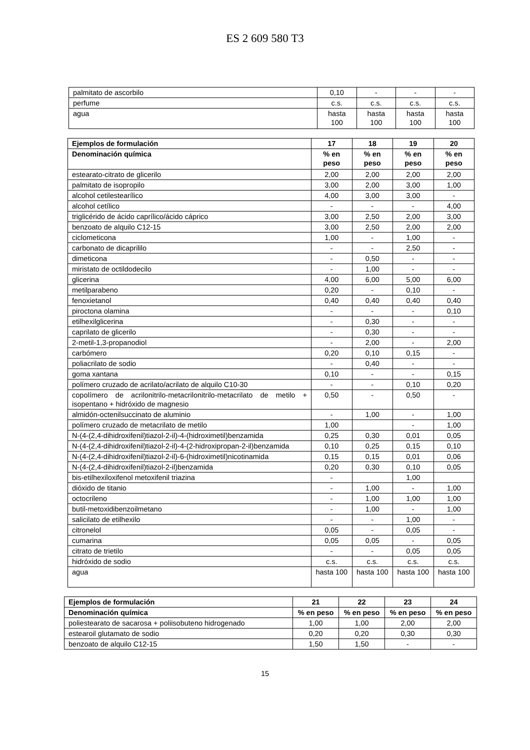ES 2 609 580 T3
| palmitato de ascorbilo | 0,10 | - | - | - |
| perfume | c.s. | c.s. | c.s. | c.s. |
| agua | hasta 100 | hasta 100 | hasta 100 | hasta 100 |
| Ejemplos de formulación | 17 | 18 | 19 | 20 |
| --- | --- | --- | --- | --- |
| Denominación química | % en peso | % en peso | % en peso | % en peso |
| estearato-citrato de glicerilo | 2,00 | 2,00 | 2,00 | 2,00 |
| palmitato de isopropilo | 3,00 | 2,00 | 3,00 | 1,00 |
| alcohol cetilestearílico | 4,00 | 3,00 | 3,00 | - |
| alcohol cetílico | - | - | - | 4,00 |
| triglicérido de ácido caprílico/ácido cáprico | 3,00 | 2,50 | 2,00 | 3,00 |
| benzoato de alquilo C12-15 | 3,00 | 2,50 | 2,00 | 2,00 |
| ciclometicona | 1,00 | - | 1,00 | - |
| carbonato de dicaprililo | - | - | 2,50 | - |
| dimeticona | - | 0,50 | - | - |
| miristato de octildodecilo | - | 1,00 | - | - |
| glicerina | 4,00 | 6,00 | 5,00 | 6,00 |
| metilparabeno | 0,20 | - | 0,10 | - |
| fenoxietanol | 0,40 | 0,40 | 0,40 | 0,40 |
| piroctona olamina | - | - | - | 0,10 |
| etilhexilglicerina | - | 0,30 | - | - |
| caprilato de glicerilo | - | 0,30 | - | - |
| 2-metil-1,3-propanodiol | - | 2,00 | - | 2,00 |
| carbómero | 0,20 | 0,10 | 0,15 | - |
| poliacrilato de sodio | - | 0,40 | - | - |
| goma xantana | 0,10 | - | - | 0,15 |
| polímero cruzado de acrilato/acrilato de alquilo C10-30 | - | - | 0,10 | 0,20 |
| copolímero de acrilonitrilo-metacrilonitrilo-metacrilato de metilo + isopentano + hidróxido de magnesio | 0,50 | - | 0,50 | - |
| almidón-octenilsuccinato de aluminio | - | 1,00 | - | 1,00 |
| polímero cruzado de metacrilato de metilo | 1,00 | | - | 1,00 |
| N-(4-(2,4-dihidroxifenil)tiazol-2-il)-4-(hidroximetil)benzamida | 0,25 | 0,30 | 0,01 | 0,05 |
| N-(4-(2,4-dihidroxifenil)tiazol-2-il)-4-(2-hidroxipropan-2-il)benzamida | 0,10 | 0,25 | 0,15 | 0,10 |
| N-(4-(2,4-dihidroxifenil)tiazol-2-il)-6-(hidroximetil)nicotinamida | 0,15 | 0,15 | 0,01 | 0,06 |
| N-(4-(2,4-dihidroxifenil)tiazol-2-il)benzamida | 0,20 | 0,30 | 0,10 | 0,05 |
| bis-etilhexiloxifenol metoxifenil triazina | - | | 1,00 | |
| dióxido de titanio | - | 1,00 | - | 1,00 |
| octocrileno | - | 1,00 | 1,00 | 1,00 |
| butil-metoxidibenzoilmetano | - | 1,00 | - | 1,00 |
| salicilato de etilhexilo | - | - | 1,00 | - |
| citronelol | 0,05 | - | 0,05 | - |
| cumarina | 0,05 | 0,05 | - | 0,05 |
| citrato de trietilo | - | - | 0,05 | 0,05 |
| hidróxido de sodio | c.s. | c.s. | c.s. | c.s. |
| agua | hasta 100 | hasta 100 | hasta 100 | hasta 100 |
| Ejemplos de formulación | 21 | 22 | 23 | 24 |
| --- | --- | --- | --- | --- |
| Denominación química | % en peso | % en peso | % en peso | % en peso |
| poliestearato de sacarosa + poliisobuteno hidrogenado | 1,00 | 1,00 | 2,00 | 2,00 |
| estearoil glutamato de sodio | 0,20 | 0,20 | 0,30 | 0,30 |
| benzoato de alquilo C12-15 | 1,50 | 1,50 | - | - |
15